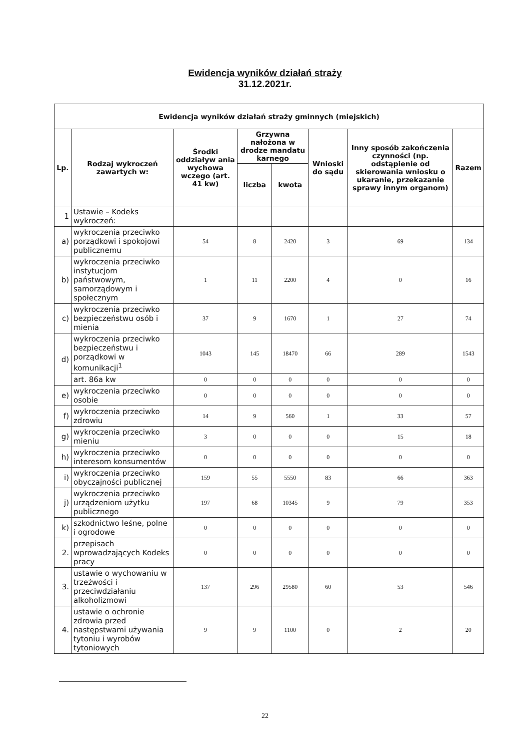Ewidencja wyników działań straży
31.12.2021r.
| Ewidencja wyników działań straży gminnych (miejskich) | | | | | | | |
| --- | --- | --- | --- | --- | --- | --- | --- |
| Lp. | Rodzaj wykroczeń zawartych w: | Środki oddziaływ ania wychowa wczego (art. 41 kw) | Grzywna nałożona w drodze mandatu karnego | | Wnioski do sądu | Inny sposób zakończenia czynności (np. odstąpienie od skierowania wniosku o ukaranie, przekazanie sprawy innym organom) | Razem |
| | | | liczba | kwota | | | |
| 1 | Ustawie – Kodeks wykroczeń: | | | | | | |
| a) | wykroczenia przeciwko porządkowi i spokojowi publicznemu | 54 | 8 | 2420 | 3 | 69 | 134 |
| b) | wykroczenia przeciwko instytucjom państwowym, samorządowym i społecznym | 1 | 11 | 2200 | 4 | 0 | 16 |
| c) | wykroczenia przeciwko bezpieczeństwu osób i mienia | 37 | 9 | 1670 | 1 | 27 | 74 |
| d) | wykroczenia przeciwko bezpieczeństwu i porządkowi w komunikacji<sup>1</sup> | 1043 | 145 | 18470 | 66 | 289 | 1543 |
| | art. 86a kw | 0 | 0 | 0 | 0 | 0 | 0 |
| e) | wykroczenia przeciwko osobie | 0 | 0 | 0 | 0 | 0 | 0 |
| f) | wykroczenia przeciwko zdrowiu | 14 | 9 | 560 | 1 | 33 | 57 |
| g) | wykroczenia przeciwko mieniu | 3 | 0 | 0 | 0 | 15 | 18 |
| h) | wykroczenia przeciwko interesom konsumentów | 0 | 0 | 0 | 0 | 0 | 0 |
| i) | wykroczenia przeciwko obyczajności publicznej | 159 | 55 | 5550 | 83 | 66 | 363 |
| j) | wykroczenia przeciwko urządzeniom użytku publicznego | 197 | 68 | 10345 | 9 | 79 | 353 |
| k) | szkodnictwo leśne, polne i ogrodowe | 0 | 0 | 0 | 0 | 0 | 0 |
| 2. | przepisach wprowadzających Kodeks pracy | 0 | 0 | 0 | 0 | 0 | 0 |
| 3. | ustawie o wychowaniu w trzeźwości i przeciwdziałaniu alkoholizmowi | 137 | 296 | 29580 | 60 | 53 | 546 |
| 4. | ustawie o ochronie zdrowia przed następstwami używania tytoniu i wyrobów tytoniowych | 9 | 9 | 1100 | 0 | 2 | 20 |
22